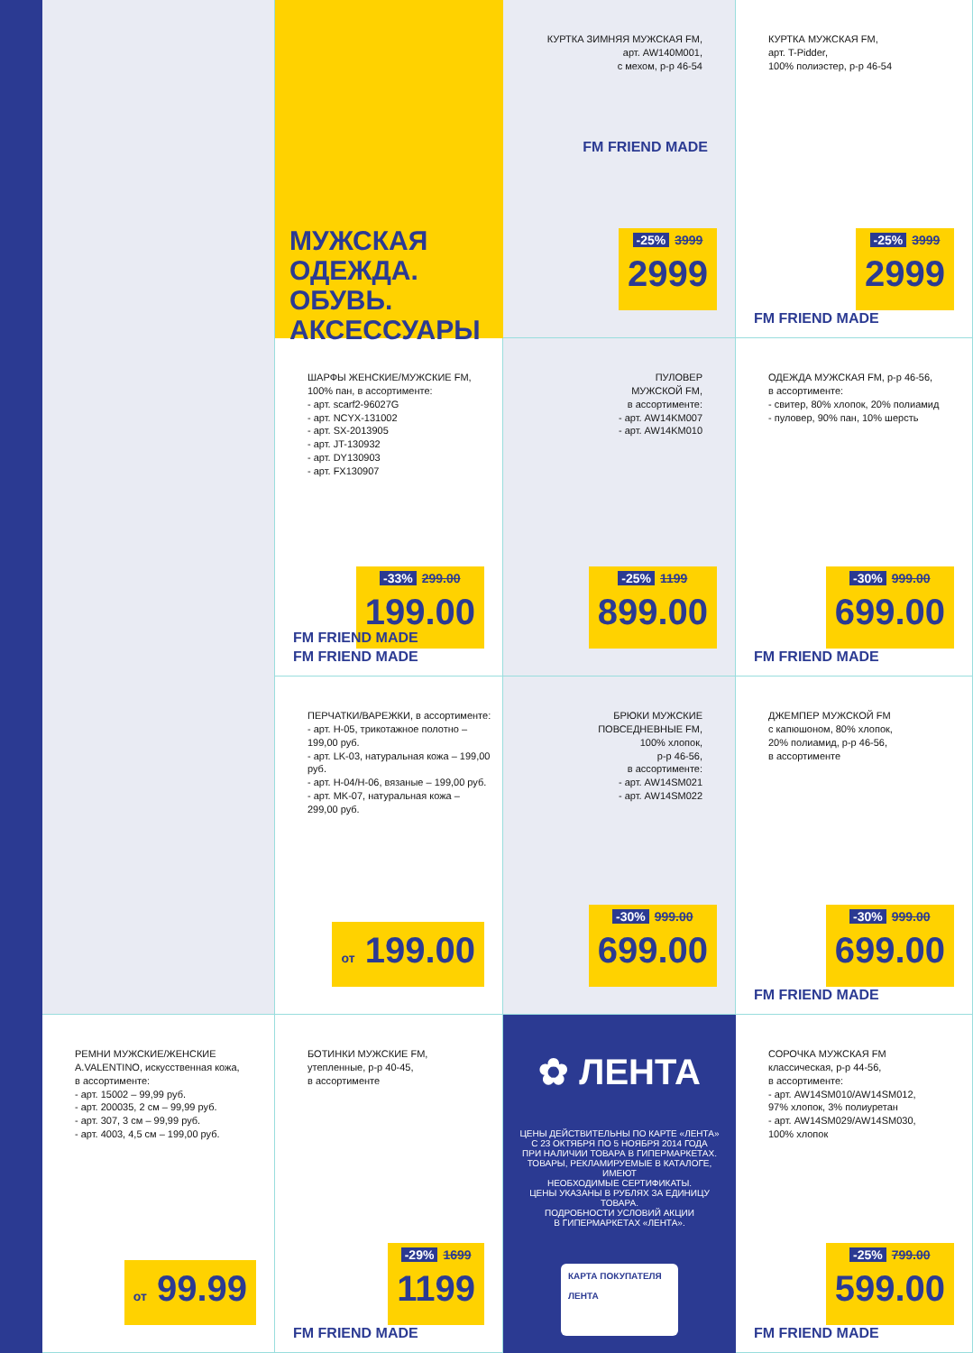МУЖСКАЯ ОДЕЖДА.
ОБУВЬ.
АКСЕССУАРЫ
КУРТКА ЗИМНЯЯ МУЖСКАЯ FM,
арт. AW140M001,
с мехом, р-р 46-54
-25% 3999
2999
FM FRIEND MADE
КУРТКА МУЖСКАЯ FM,
арт. T-Pidder,
100% полиэстер, р-р 46-54
-25% 3999
2999
FM FRIEND MADE
ШАРФЫ ЖЕНСКИЕ/МУЖСКИЕ FM,
100% пан, в ассортименте:
- арт. scarf2-96027G
- арт. NCYX-131002
- арт. SX-2013905
- арт. JT-130932
- арт. DY130903
- арт. FX130907
-33% 299.00
199.00
FM FRIEND MADE
FM FRIEND MADE
ПУЛОВЕР
МУЖСКОЙ FM,
в ассортименте:
- арт. AW14KM007
- арт. AW14KM010
-25% 1199
899.00
ОДЕЖДА МУЖСКАЯ FM, р-р 46-56,
в ассортименте:
- свитер, 80% хлопок, 20% полиамид
- пуловер, 90% пан, 10% шерсть
-30% 999.00
699.00
FM FRIEND MADE
ПЕРЧАТКИ/ВАРЕЖКИ, в ассортименте:
- арт. H-05, трикотажное полотно – 199,00 руб.
- арт. LK-03, натуральная кожа – 199,00 руб.
- арт. H-04/H-06, вязаные – 199,00 руб.
- арт. MK-07, натуральная кожа – 299,00 руб.
от 199.00
БРЮКИ МУЖСКИЕ
ПОВСЕДНЕВНЫЕ FM,
100% хлопок,
р-р 46-56,
в ассортименте:
- арт. AW14SM021
- арт. AW14SM022
-30% 999.00
699.00
ДЖЕМПЕР МУЖСКОЙ FM
с капюшоном, 80% хлопок,
20% полиамид, р-р 46-56,
в ассортименте
-30% 999.00
699.00
FM FRIEND MADE
РЕМНИ МУЖСКИЕ/ЖЕНСКИЕ
A.VALENTINO, искусственная кожа,
в ассортименте:
- арт. 15002 – 99,99 руб.
- арт. 200035, 2 см – 99,99 руб.
- арт. 307, 3 см – 99,99 руб.
- арт. 4003, 4,5 см – 199,00 руб.
от 99.99
БОТИНКИ МУЖСКИЕ FM,
утепленные, р-р 40-45,
в ассортименте
-29% 1699
1199
FM FRIEND MADE
✿ ЛЕНТА
ЦЕНЫ ДЕЙСТВИТЕЛЬНЫ ПО КАРТЕ «ЛЕНТА»
С 23 ОКТЯБРЯ ПО 5 НОЯБРЯ 2014 ГОДА
ПРИ НАЛИЧИИ ТОВАРА В ГИПЕРМАРКЕТАХ.
ТОВАРЫ, РЕКЛАМИРУЕМЫЕ В КАТАЛОГЕ, ИМЕЮТ
НЕОБХОДИМЫЕ СЕРТИФИКАТЫ.
ЦЕНЫ УКАЗАНЫ В РУБЛЯХ ЗА ЕДИНИЦУ ТОВАРА.
ПОДРОБНОСТИ УСЛОВИЙ АКЦИИ
В ГИПЕРМАРКЕТАХ «ЛЕНТА».
КАРТА ПОКУПАТЕЛЯ
ЛЕНТА
СОРОЧКА МУЖСКАЯ FM
классическая, р-р 44-56,
в ассортименте:
- арт. AW14SM010/AW14SM012,
97% хлопок, 3% полиуретан
- арт. AW14SM029/AW14SM030,
100% хлопок
-25% 799.00
599.00
FM FRIEND MADE